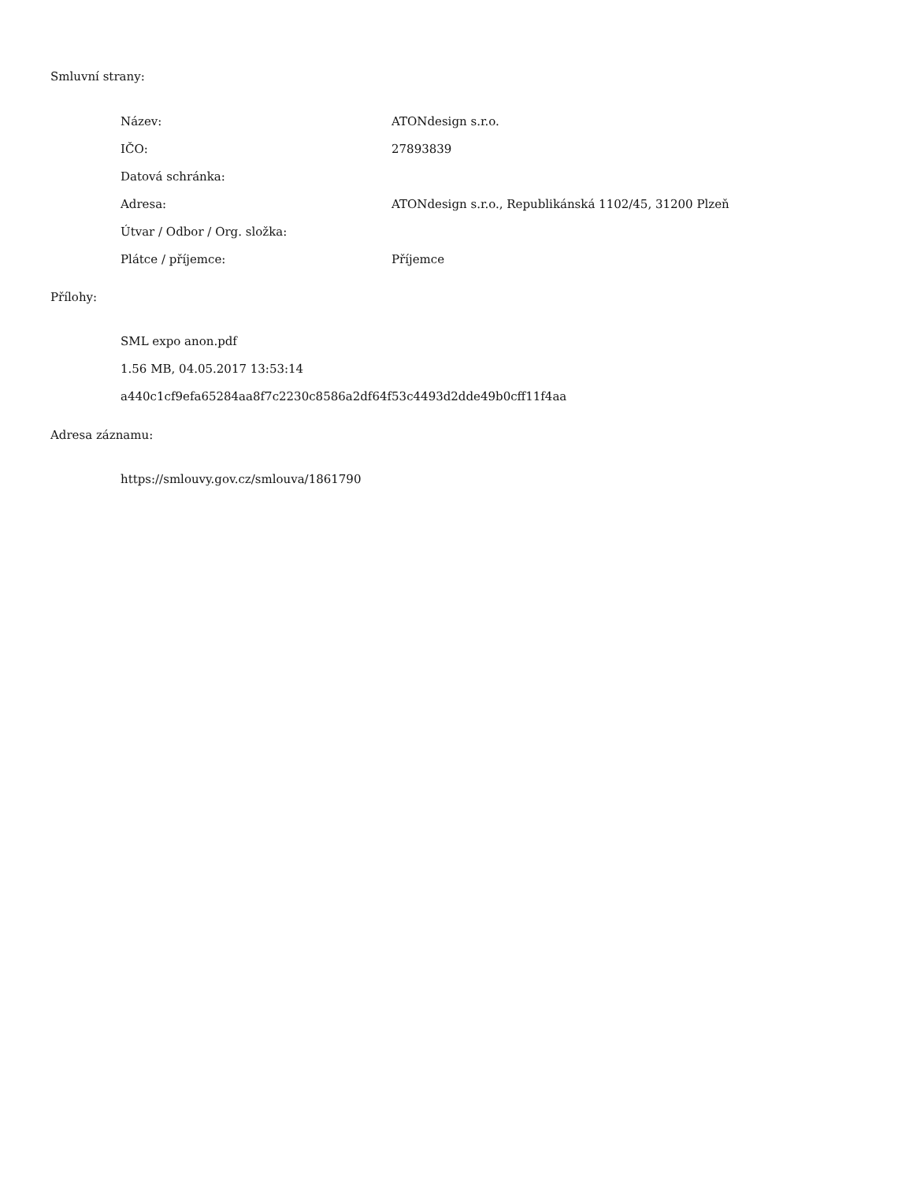Smluvní strany:
| Název: | ATONdesign s.r.o. |
| IČO: | 27893839 |
| Datová schránka: | |
| Adresa: | ATONdesign s.r.o., Republikánská 1102/45, 31200 Plzeň |
| Útvar / Odbor / Org. složka: | |
| Plátce / příjemce: | Příjemce |
Přílohy:
SML expo anon.pdf
1.56 MB, 04.05.2017 13:53:14
a440c1cf9efa65284aa8f7c2230c8586a2df64f53c4493d2dde49b0cff11f4aa
Adresa záznamu:
https://smlouvy.gov.cz/smlouva/1861790